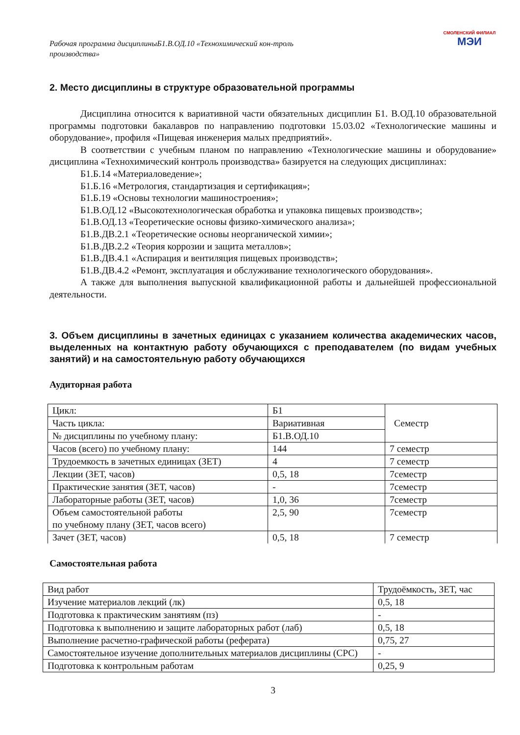Рабочая программа дисциплиныБ1.В.ОД.10 «Технохимический кон-троль производства»
СМОЛЕНСКИЙ ФИЛИАЛ
МЭИ
2. Место дисциплины в структуре образовательной программы
Дисциплина относится к вариативной части обязательных дисциплин Б1. В.ОД.10 образовательной программы подготовки бакалавров по направлению подготовки 15.03.02 «Технологические машины и оборудование», профиля «Пищевая инженерия малых предприятий».
В соответствии с учебным планом по направлению «Технологические машины и оборудование» дисциплина «Технохимический контроль производства» базируется на следующих дисциплинах:
Б1.Б.14 «Материаловедение»;
Б1.Б.16 «Метрология, стандартизация и сертификация»;
Б1.Б.19 «Основы технологии машиностроения»;
Б1.В.ОД.12 «Высокотехнологическая обработка и упаковка пищевых производств»;
Б1.В.ОД.13 «Теоретические основы физико-химического анализа»;
Б1.В.ДВ.2.1 «Теоретические основы неорганической химии»;
Б1.В.ДВ.2.2 «Теория коррозии и защита металлов»;
Б1.В.ДВ.4.1 «Аспирация и вентиляция пищевых производств»;
Б1.В.ДВ.4.2 «Ремонт, эксплуатация и обслуживание технологического оборудования».
А также для выполнения выпускной квалификационной работы и дальнейшей профессиональной деятельности.
3. Объем дисциплины в зачетных единицах с указанием количества академических часов, выделенных на контактную работу обучающихся с преподавателем (по видам учебных занятий) и на самостоятельную работу обучающихся
Аудиторная работа
| Цикл: | Б1 | Семестр |
| Часть цикла: | Вариативная | |
| № дисциплины по учебному плану: | Б1.В.ОД.10 | |
| Часов (всего) по учебному плану: | 144 | 7 семестр |
| Трудоемкость в зачетных единицах (ЗЕТ) | 4 | 7 семестр |
| Лекции (ЗЕТ, часов) | 0,5, 18 | 7семестр |
| Практические занятия (ЗЕТ, часов) | - | 7семестр |
| Лабораторные работы (ЗЕТ, часов) | 1,0, 36 | 7семестр |
| Объем самостоятельной работы по учебному плану (ЗЕТ, часов всего) | 2,5, 90 | 7семестр |
| Зачет (ЗЕТ, часов) | 0,5, 18 | 7 семестр |
Самостоятельная работа
| Вид работ | Трудоёмкость, ЗЕТ, час |
| Изучение материалов лекций (лк) | 0,5, 18 |
| Подготовка к практическим занятиям (пз) | - |
| Подготовка к выполнению и защите лабораторных работ (лаб) | 0,5, 18 |
| Выполнение расчетно-графической работы (реферата) | 0,75, 27 |
| Самостоятельное изучение дополнительных материалов дисциплины (СРС) | - |
| Подготовка к контрольным работам | 0,25, 9 |
3